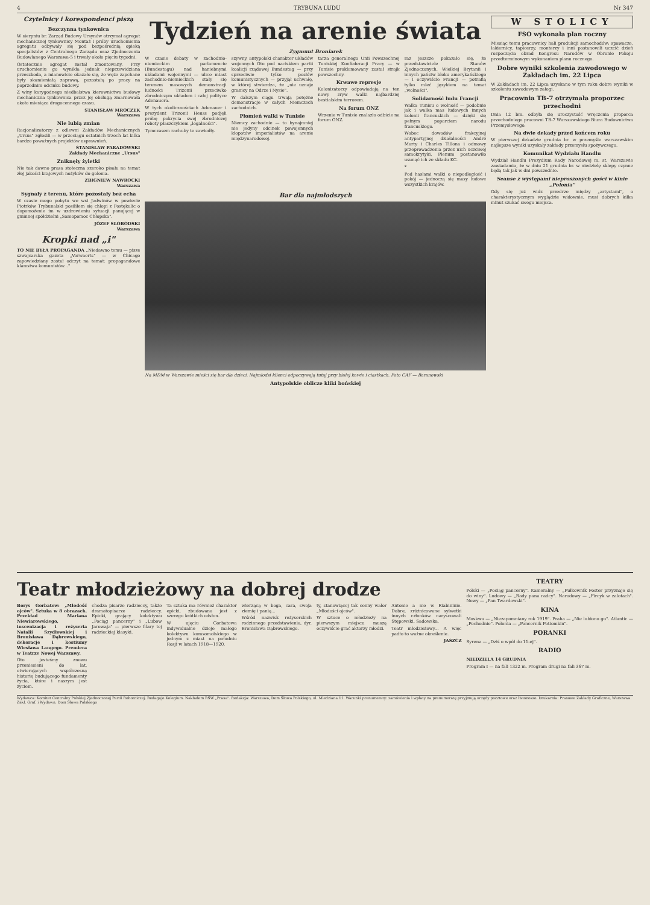4 TRYBUNA LUDU Nr 347
Czytelnicy i korespondenci piszą
Bezczynna tynkownica
W sierpniu br. Zarząd Budowy Ursynów otrzymał agregat mechanicznej tynkownicy Montaż i próby uruchomienia agregatu odbywały się pod bezpośrednią opieką specjalistów z Centralnego Zarządu oraz Zjednoczenia Budowlanego Warszawa-5 i trwały około pięciu tygodni.
Ostatecznie agregat został zmontowany. Przy uruchomieniu go wynikła jednak nieprzewidziana przeszkoda, a mianowicie okazało się, że węże zapchane były skamieniałą zaprawą, pozostałą po pracy na poprzednim odcinku budowy.
Z winy karygodnego niedbalstwa kierownictwa budowy mechaniczna tynkownica przez jej obsługą zmarnowała około miesiąca drogocennego czasu.
STANISŁAW MROCZEK
Warszawa
Nie lubią zmian
Racjonalizatorzy z odlewni Zakładów Mechanicznych „Ursus" zgłosili — w przeciągu ostatnich trzech lat kilka bardzo poważnych projektów usprawnień.
STANISŁAW PARADOWSKI
Zakłady Mechaniczne „Ursus"
Zniknęły żyletki
Nie tak dawno prasa stołeczna szeroko pisała na temat złej jakości krajowych nożyków do golenia.
ZBIGNIEW NAWROCKI
Warszawa
Sygnały z terenu, które pozostały bez echa
W czasie mego pobytu we wsi Jadwinów w powiecie Piotrków Trybunalski posiliłem się chlopi z Postękalic o dopomożenie im w uzdrowieniu sytuacji panującej w gminnej spółdzielni „Samopomoc Chłopska".
JÓZEF SŁOBODSKI
Warszawa
Kropki nad „i"
TO NIE BYŁA PROPAGANDA „Niedawno temu — pisze szwajcarska gazeta „Vorwaerts" — w Chicago zapowiedziany został odczyt na temat: propagandowe klamstwa komunistów..."
Tydzień na arenie świata
Zygmunt Broniarek
W czasie debaty w zachodnio-niemieckim parlamencie (Bundestagu) nad haniebnymi układami wojennymi — ulice miast zachodnio-niemieckich stały się terenem masowych demonstracji ludności Trizonii przeciwko zbrodniczym układom i całej polityce Adenauera.
W tych okolicznościach Adenauer i prezydent Trizonii Heuss podjęli próbę pokrycia swej zbrodniczej roboty płaszczykiem „legalności".
Tymczasem rachuby te zawiodły.
szywny, antypolski charakter układów wojennych Oto pod naciskiem partii koalicji rządowej Bundestag — przy sprzeciwie tylko posłów komunistycznych — przyjął uchwałę, w której stwierdza, że „nie uznaje granicy na Odrze i Nysie".
W dalszym ciągu trwają potężne demonstracje w całych Niemczech zachodnich.
Płomień walki w Tunisie
Niemcy zachodnie — to bynajmniej nie jedyny odcinek powojennych kłopotów imperialistów na arenie międzynarodowej.
tarza generalnego Unii Powszechnej Tuniskiej Konfederacji Pracy — w Tunisie proklamowany został strajk powszechny.
Krwawe represje
Kolonizatorzy odpowiadają na ten nowy zryw walki najbardziej bestialskim terrorem.
Na forum ONZ
Wrzenie w Tunisie znalazło odbicie na forum ONZ.
raz jeszcze pokazało się, że przedstawiciele Stanów Zjednoczonych, Wielkiej Brytanii i innych państw bloku amerykańskiego — i oczywiście Francji — potrafią tylko mleć językiem na temat „wolności".
Solidarność ludu Francji
Walka Tunisu o wolność — podobnie jak i walka mas ludowych innych kolonii francuskich — dzięki się pełnym poparciem narodu francuskiego.
Wobec dowodów frakcyjnej antypartyjnej działalności André Marty i Charles Tillona i odmowy przeprowadzenia przez nich uczciwej samokrytyki, Plenum postanowiło usunąć ich ze składu KC.
*
Pod hasłami walki o niepodległość i pokój — jednoczą się masy ludowe wszystkich krajów.
Bar dla najmłodszych
Na MDM w Warszawie mieści się bar dla dzieci. Najmłodsi klienci odpoczywają tutaj przy białej kawie i ciastkach. Foto CAF — Baranowski
Antypolskie oblicze kliki bońskiej
W STOLICY
FSO wykonała plan roczny
Miesiąc temu pracownicy hali produkcji samochodów: spawacze, lakiernicy, tapicerzy, monterzy i inni postanowili uczcić dzień rozpoczęcia obrad Kongresu Narodów w Obronie Pokoju przedterminowym wykonaniem planu rocznego.
Dobre wyniki szkolenia zawodowego w Zakładach im. 22 Lipca
W Zakładach im. 22 Lipca uzyskano w tym roku dobre wyniki w szkoleniu zawodowym załogi.
Pracownia TB-7 otrzymała proporzec przechodni
Dnia 12 bm. odbyła się uroczystość wręczenia proporca przechodniego pracowni TB-7 Warszawskiego Biura Budownictwa Przemysłowego.
Na dwie dekady przed końcem roku
W pierwszej dekadzie grudnia br. w przemyśle warszawskim najlepsze wyniki uzyskały zakłady przemysłu spożywczego.
Komunikat Wydziału Handlu
Wydział Handlu Prezydium Rady Narodowej m. st. Warszawie zawiadamia, że w dniu 21 grudnia br. w niedzielę sklepy czynne będą tak jak w dni powszednie.
Seanse z występami nieproszonych gości w kinie „Polonia"
Gdy się już widz przedrze między „artystami", o charakterystycznym wyglądzie widownie, musi dobrych kilka minut szukać swego miejsca.
Teatr młodzieżowy na dobrej drodze
Borys Gorbatow: „Młodość ojców". Sztuka w 8 obrazach. Przekład Mariana Niewiarowskiego, inscenizacja i reżyseria Natalii Szydłowskiej i Bronisława Dąbrowskiego, dekoracje i kostiumy Wiesława Langego. Premiera w Teatrze Nowej Warszawy.
Oto jesteśmy znowu przeniesieni do lat, otwierających wspólczesną historię budującego fundamenty życia, które i naszym jest życiem.
chodza pisarze radzieccy, także dramatopisarze radzieccy. Epicki, grający kolektywu „Pociąg pancerny" i „Lubow Jarowaja" — pierwsze filary tej radzieckiej klasyki.
Ta sztuka ma również charakter epicki, zbudowana jest z szeregu krótkich odsłon.
W ujęciu Gorbatowa indywidualne dzieje małego kolektywu komsomolskiego w jednym z miast na południu Rosji w latach 1918—1920.
wierzącą w boga, cara, swoja ziemię i panią...
Wśród nazwisk reżyserskich rodzinnego przedstawienia, dyr. Bronisława Dąbrowskiego.
ty, stanowiącej tak cenny walor „Młodości ojców".
W sztuce o młodzieży na pierwszym miejscu muszą oczywiście grać aktorzy młodzi.
Antonie a nie w Riabininie. Dobre, zróżnicowane sylwetki innych członków naryscowali Stępowski, Sadowska.
Teatr młodzieżowy... A więc padło to ważne określenie.
JASZCZ
TEATRY
Polski — „Pociąg pancerny". Kameralny — „Pułkownik Foster przyznaje się do winy". Ludowy — „Rady pana radcy". Narodowy — „Fircyk w zalotach". Nowy — „Pan Twardowski".
KINA
Moskwa — „Niezapomniany rok 1919". Praha — „Nie lubiono go". Atlantic — „Pochodnie". Polonia — „Pancernik Potiomkin".
PORANKI
Syrena — „Dziś o wpół do 11-ej".
RADIO
NIEDZIELA 14 GRUDNIA
Program I — na fali 1322 m. Program drugi na fali 367 m.
Wydawca: Komitet Centralny Polskiej Zjednoczonej Partii Robotniczej. Redaguje Kolegium. Nakładem RSW „Prasa". Redakcja: Warszawa, Dom Słowa Polskiego, ul. Miedziana 11. Warunki prenumeraty: zamówienia i wpłaty na prenumeratę przyjmują urzędy pocztowe oraz listonosze. Drukarnia: Prasowe Zakłady Graficzne, Warszawa. Zakł. Graf. i Wydawn. Dom Słowa Polskiego